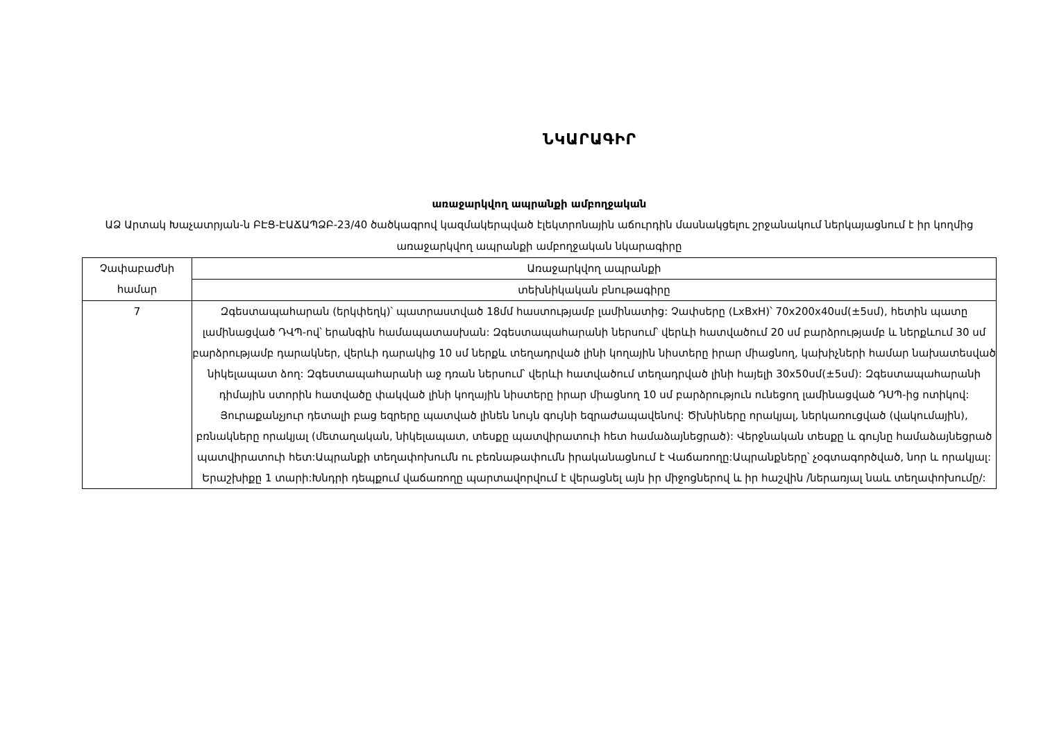ՆԿԱՐԱԳԻՐ
առաջարկվող ապրանքի ամբողջական
ԱՁ Արտակ Խաչատրյան-ն ԲԷՑ-ԷԱՃԱՊՁԲ-23/40 ծածկագրով կազմակերպված էլեկտրոնային աճուրդին մասնակցելու շրջանակում ներկայացնում է իր կողմից առաջարկվող ապրանքի ամբողջական նկարագիրը
| Չափաբաժնի համար | Առաջարկվող ապրանքի |
| | տեխնիկական բնութագիրը |
| 7 | Զգեստապահարան (երկփեղկ)՝ պատրաստված 18մմ հաստությամբ լամինատից: Չափսերը (LxBxH)՝ 70x200x40սմ(±5սմ), հետին պատը լամինացված ԴՎՊ-ով՝ երանգին համապատասխան: Զգեստապահարանի ներսում՝ վերևի հատվածում 20 սմ բարձրությամբ և ներքևում 30 սմ բարձրությամբ դարակներ, վերևի դարակից 10 սմ ներքև տեղադրված լինի կողային նիստերը իրար միացնող, կախիչների համար նախատեսված նիկելապատ ձող: Զգեստապահարանի աջ դռան ներսում՝ վերևի հատվածում տեղադրված լինի հայելի 30x50սմ(±5սմ): Զգեստապահարանի դիմային ստորին հատվածը փակված լինի կողային նիստերը իրար միացնող 10 սմ բարձրություն ունեցող լամինացված ԴՍՊ-ից ոտիկով: Յուրաքանչյուր դետալի բաց եզրերը պատված լինեն նույն գույնի եզրաժապավենով: Ծխնիները որակյալ, ներկառուցված (վակումային), բռնակները որակյալ (մետաղական, նիկելապատ, տեսքը պատվիրատուի հետ համաձայնեցրած): Վերջնական տեսքը և գույնը համաձայնեցրած պատվիրատուի հետ:Ապրանքի տեղափոխումն ու բեռնաթափումն իրականացնում է Վաճառողը:Ապրանքները՝ չօգտագործված, նոր և որակյալ: Երաշխիքը 1 տարի:Խնդրի դեպքում վաճառողը պարտավորվում է վերացնել այն իր միջոցներով և իր հաշվին /ներառյալ նաև տեղափոխումը/: |